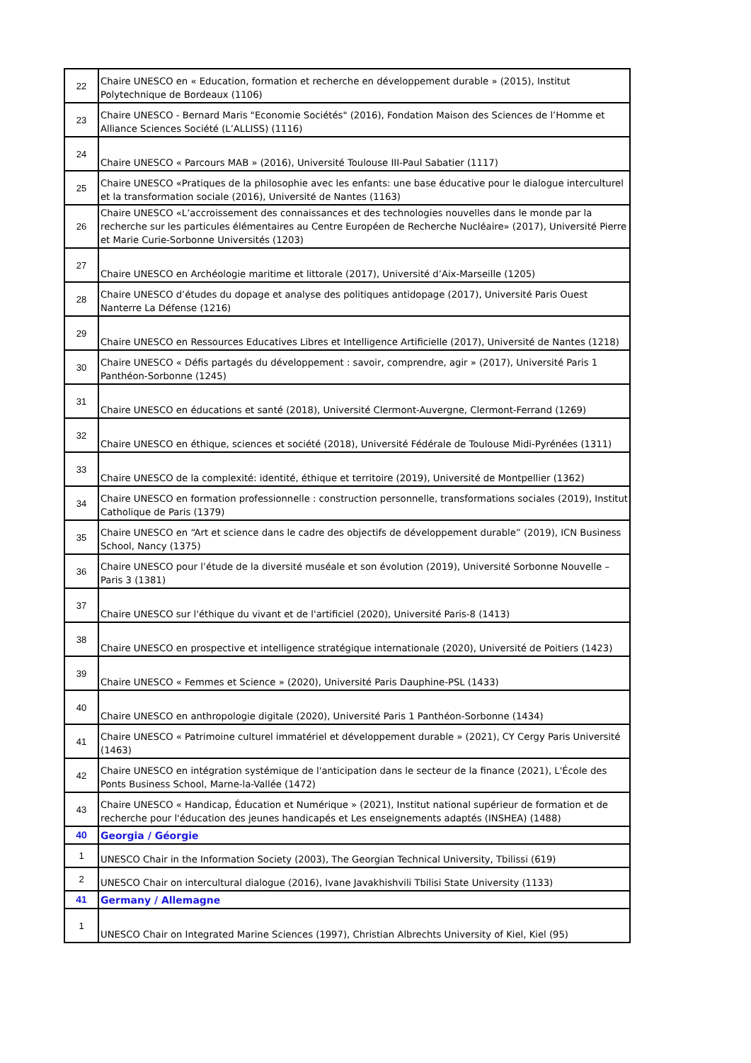| 22 | Chaire UNESCO en « Education, formation et recherche en développement durable » (2015), Institut Polytechnique de Bordeaux (1106) |
| 23 | Chaire UNESCO - Bernard Maris "Economie Sociétés" (2016), Fondation Maison des Sciences de l’Homme et Alliance Sciences Société (L’ALLISS) (1116) |
| 24 | Chaire UNESCO « Parcours MAB » (2016), Université Toulouse III-Paul Sabatier (1117) |
| 25 | Chaire UNESCO «Pratiques de la philosophie avec les enfants: une base éducative pour le dialogue interculturel et la transformation sociale (2016), Université de Nantes (1163) |
| 26 | Chaire UNESCO «L’accroissement des connaissances et des technologies nouvelles dans le monde par la recherche sur les particules élémentaires au Centre Européen de Recherche Nucléaire» (2017), Université Pierre et Marie Curie-Sorbonne Universités (1203) |
| 27 | Chaire UNESCO en Archéologie maritime et littorale (2017), Université d’Aix-Marseille (1205) |
| 28 | Chaire UNESCO d’études du dopage et analyse des politiques antidopage (2017), Université Paris Ouest Nanterre La Défense (1216) |
| 29 | Chaire UNESCO en Ressources Educatives Libres et Intelligence Artificielle (2017), Université de Nantes (1218) |
| 30 | Chaire UNESCO « Défis partagés du développement : savoir, comprendre, agir » (2017), Université Paris 1 Panthéon-Sorbonne (1245) |
| 31 | Chaire UNESCO en éducations et santé (2018), Université Clermont-Auvergne, Clermont-Ferrand (1269) |
| 32 | Chaire UNESCO en éthique, sciences et société (2018), Université Fédérale de Toulouse Midi-Pyrénées (1311) |
| 33 | Chaire UNESCO de la complexité: identité, éthique et territoire (2019), Université de Montpellier (1362) |
| 34 | Chaire UNESCO en formation professionnelle : construction personnelle, transformations sociales (2019), Institut Catholique de Paris (1379) |
| 35 | Chaire UNESCO en “Art et science dans le cadre des objectifs de développement durable” (2019), ICN Business School, Nancy (1375) |
| 36 | Chaire UNESCO pour l’étude de la diversité muséale et son évolution (2019), Université Sorbonne Nouvelle – Paris 3 (1381) |
| 37 | Chaire UNESCO sur l'éthique du vivant et de l'artificiel (2020), Université Paris-8 (1413) |
| 38 | Chaire UNESCO en prospective et intelligence stratégique internationale (2020), Université de Poitiers (1423) |
| 39 | Chaire UNESCO « Femmes et Science » (2020), Université Paris Dauphine-PSL (1433) |
| 40 | Chaire UNESCO en anthropologie digitale (2020), Université Paris 1 Panthéon-Sorbonne (1434) |
| 41 | Chaire UNESCO « Patrimoine culturel immatériel et développement durable » (2021), CY Cergy Paris Université (1463) |
| 42 | Chaire UNESCO en intégration systémique de l'anticipation dans le secteur de la finance (2021), L'École des Ponts Business School, Marne-la-Vallée (1472) |
| 43 | Chaire UNESCO « Handicap, Éducation et Numérique » (2021), Institut national supérieur de formation et de recherche pour l'éducation des jeunes handicapés et Les enseignements adaptés (INSHEA) (1488) |
| 40 | Georgia / Géorgie |
| 1 | UNESCO Chair in the Information Society (2003), The Georgian Technical University, Tbilissi (619) |
| 2 | UNESCO Chair on intercultural dialogue (2016), Ivane Javakhishvili Tbilisi State University (1133) |
| 41 | Germany / Allemagne |
| 1 | UNESCO Chair on Integrated Marine Sciences (1997), Christian Albrechts University of Kiel, Kiel (95) |